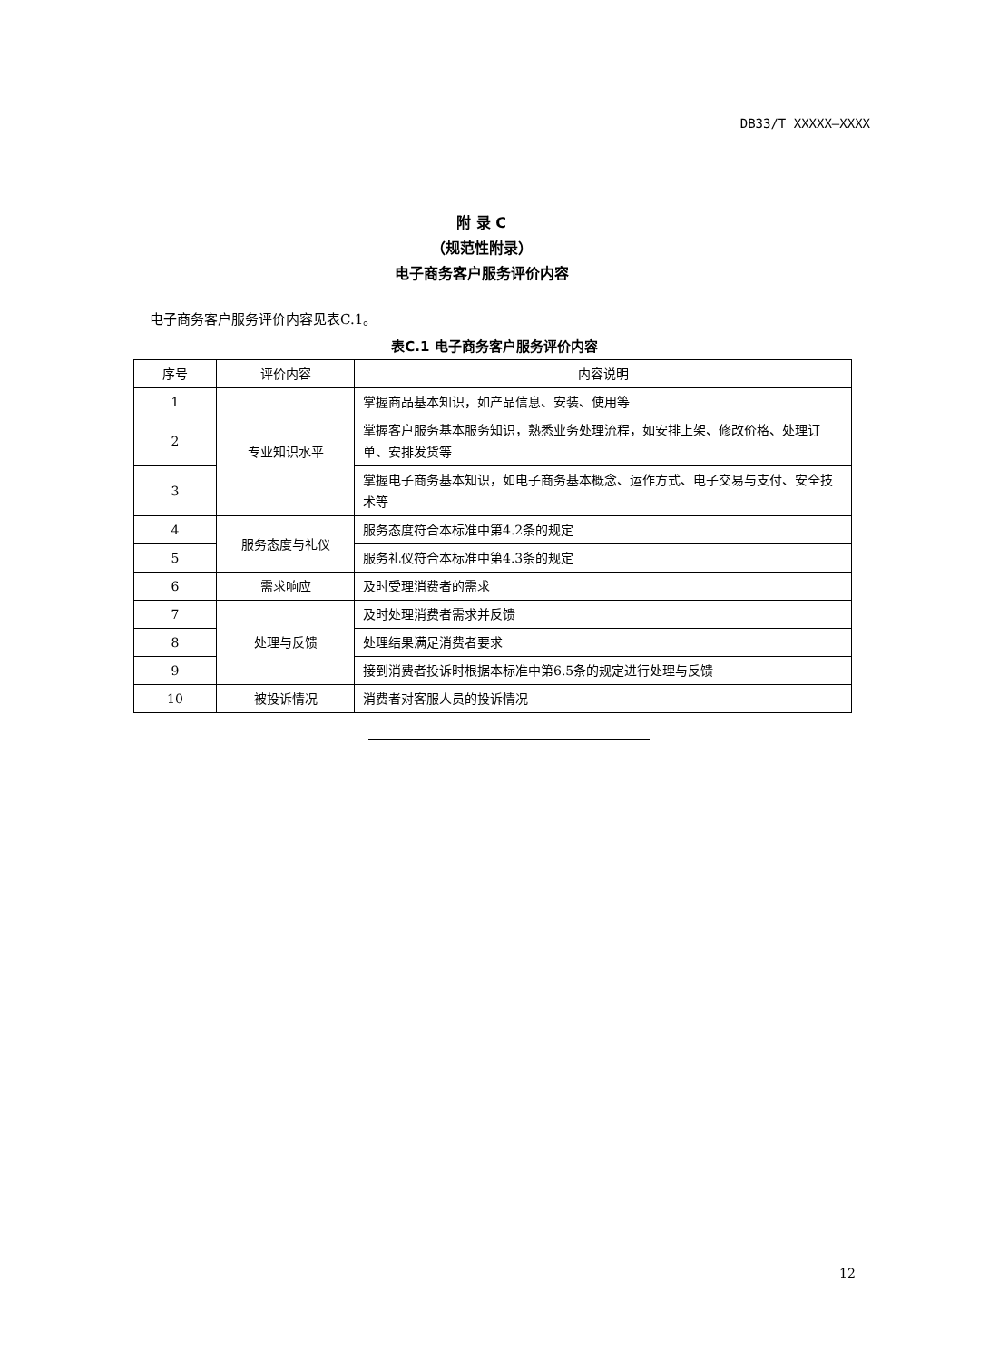DB33/T XXXXX—XXXX
附 录 C
（规范性附录）
电子商务客户服务评价内容
电子商务客户服务评价内容见表C.1。
表C.1 电子商务客户服务评价内容
| 序号 | 评价内容 | 内容说明 |
| --- | --- | --- |
| 1 | 专业知识水平 | 掌握商品基本知识，如产品信息、安装、使用等 |
| 2 | | 掌握客户服务基本服务知识，熟悉业务处理流程，如安排上架、修改价格、处理订单、安排发货等 |
| 3 | | 掌握电子商务基本知识，如电子商务基本概念、运作方式、电子交易与支付、安全技术等 |
| 4 | 服务态度与礼仪 | 服务态度符合本标准中第4.2条的规定 |
| 5 | | 服务礼仪符合本标准中第4.3条的规定 |
| 6 | 需求响应 | 及时受理消费者的需求 |
| 7 | 处理与反馈 | 及时处理消费者需求并反馈 |
| 8 | | 处理结果满足消费者要求 |
| 9 | | 接到消费者投诉时根据本标准中第6.5条的规定进行处理与反馈 |
| 10 | 被投诉情况 | 消费者对客服人员的投诉情况 |
12